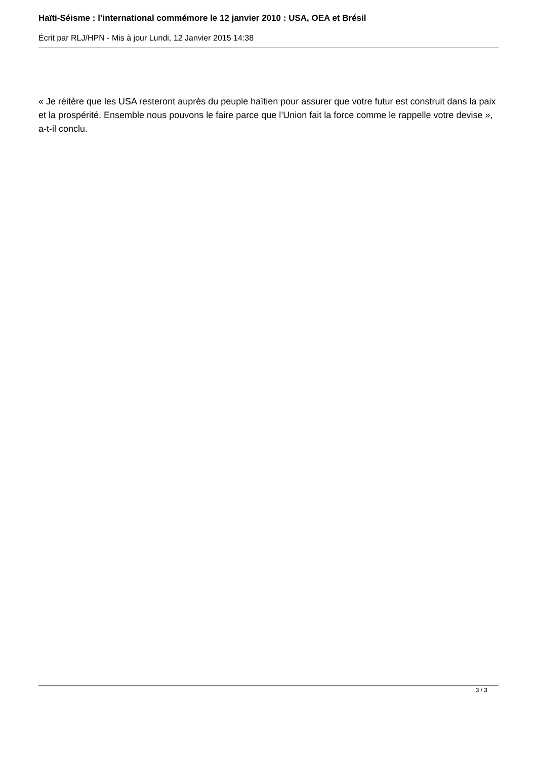Haïti-Séisme : l’international commémore le 12 janvier 2010 : USA, OEA et Brésil
Écrit par RLJ/HPN - Mis à jour Lundi, 12 Janvier 2015 14:38
« Je réitère que les USA resteront auprès du peuple haïtien pour assurer que votre futur est construit dans la paix et la prospérité. Ensemble nous pouvons le faire parce que l’Union fait la force comme le rappelle votre devise », a-t-il conclu.
3 / 3